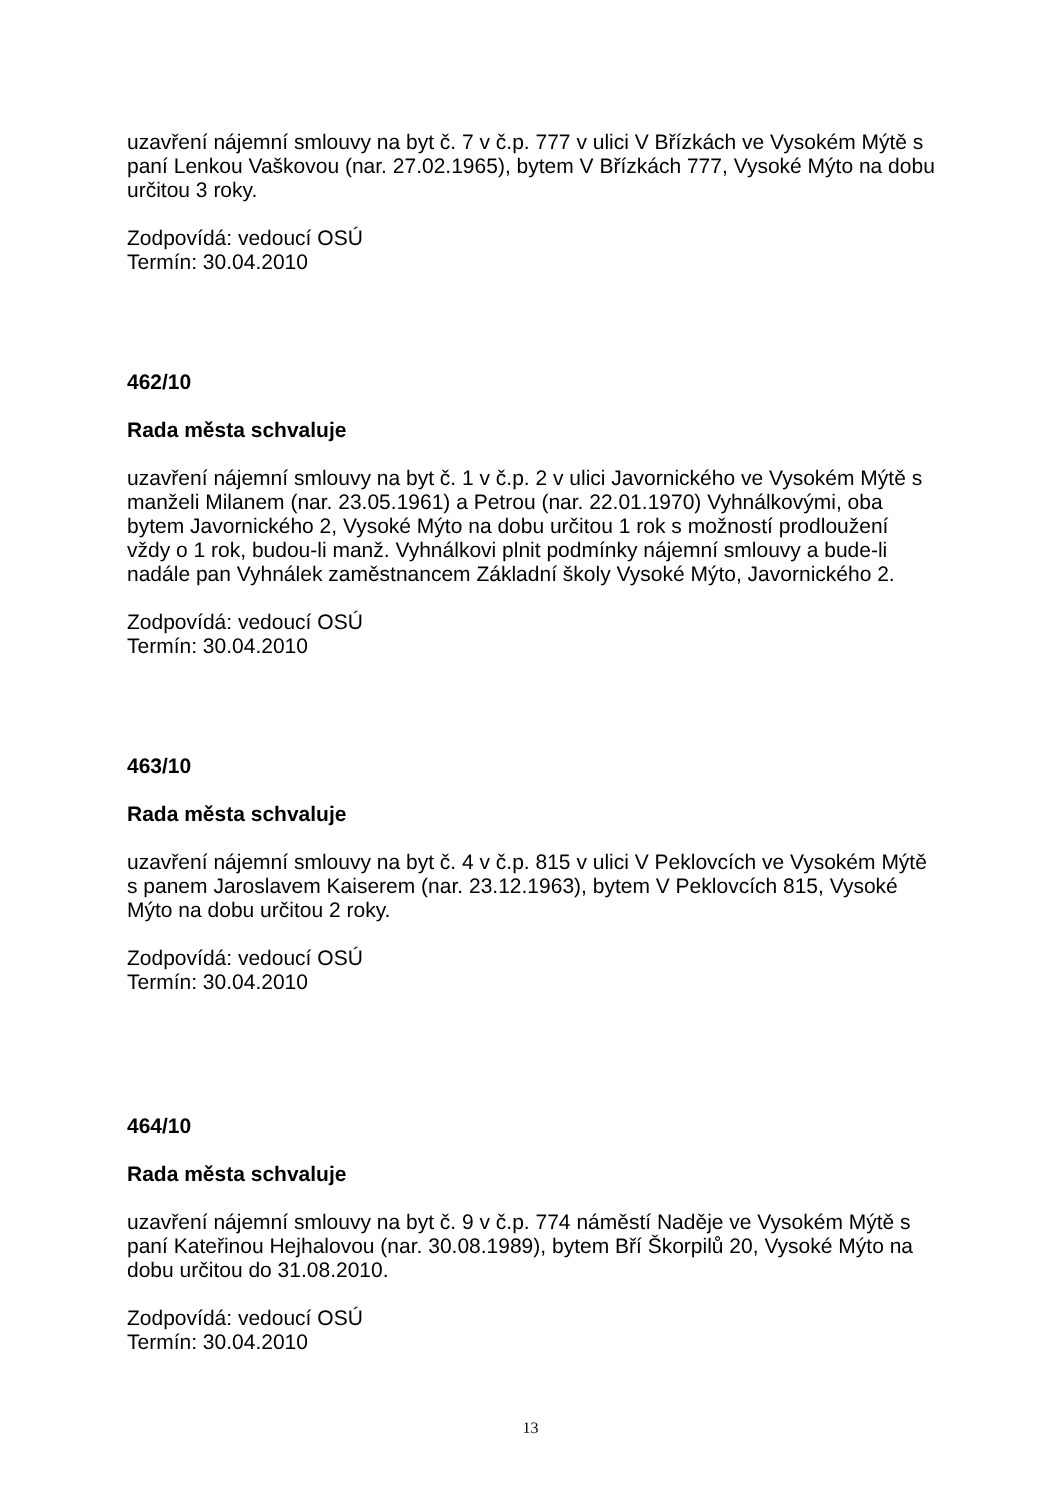uzavření nájemní smlouvy na byt č. 7 v č.p. 777 v ulici V Břízkách ve Vysokém Mýtě s paní Lenkou Vaškovou (nar. 27.02.1965), bytem V Břízkách 777, Vysoké Mýto na dobu určitou 3 roky.
Zodpovídá: vedoucí OSÚ
Termín: 30.04.2010
462/10
Rada města schvaluje
uzavření nájemní smlouvy na byt č. 1 v č.p. 2 v ulici Javornického ve Vysokém Mýtě s manželi Milanem (nar. 23.05.1961) a Petrou (nar. 22.01.1970) Vyhnálkovými, oba bytem Javornického 2, Vysoké Mýto na dobu určitou 1 rok s možností prodloužení vždy o 1 rok, budou-li manž. Vyhnálkovi plnit podmínky nájemní smlouvy a bude-li nadále pan Vyhnálek zaměstnancem Základní školy Vysoké Mýto, Javornického 2.
Zodpovídá: vedoucí OSÚ
Termín: 30.04.2010
463/10
Rada města schvaluje
uzavření nájemní smlouvy na byt č. 4 v č.p. 815 v ulici V Peklovcích ve Vysokém Mýtě s panem Jaroslavem Kaiserem (nar. 23.12.1963), bytem V Peklovcích 815, Vysoké Mýto na dobu určitou 2 roky.
Zodpovídá: vedoucí OSÚ
Termín: 30.04.2010
464/10
Rada města schvaluje
uzavření nájemní smlouvy na byt č. 9 v č.p. 774 náměstí Naděje ve Vysokém Mýtě s paní Kateřinou Hejhalovou (nar. 30.08.1989), bytem Bří Škorpilů 20, Vysoké Mýto na dobu určitou do 31.08.2010.
Zodpovídá: vedoucí OSÚ
Termín: 30.04.2010
13